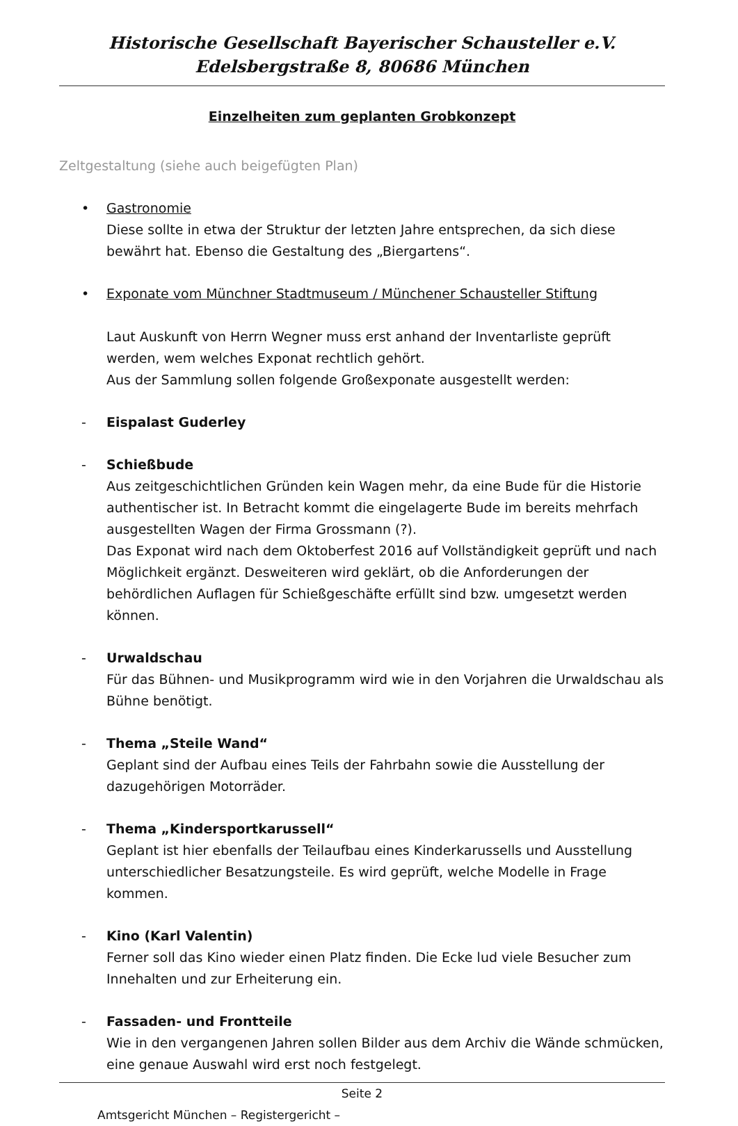Historische Gesellschaft Bayerischer Schausteller e.V.
Edelsbergstraße 8, 80686 München
Einzelheiten zum geplanten Grobkonzept
Zeltgestaltung (siehe auch beigefügten Plan)
• Gastronomie
Diese sollte in etwa der Struktur der letzten Jahre entsprechen, da sich diese bewährt hat. Ebenso die Gestaltung des „Biergartens“.
• Exponate vom Münchner Stadtmuseum / Münchener Schausteller Stiftung
Laut Auskunft von Herrn Wegner muss erst anhand der Inventarliste geprüft werden, wem welches Exponat rechtlich gehört.
Aus der Sammlung sollen folgende Großexponate ausgestellt werden:
- Eispalast Guderley
- Schießbude
Aus zeitgeschichtlichen Gründen kein Wagen mehr, da eine Bude für die Historie authentischer ist. In Betracht kommt die eingelagerte Bude im bereits mehrfach ausgestellten Wagen der Firma Grossmann (?).
Das Exponat wird nach dem Oktoberfest 2016 auf Vollständigkeit geprüft und nach Möglichkeit ergänzt. Desweiteren wird geklärt, ob die Anforderungen der behördlichen Auflagen für Schießgeschäfte erfüllt sind bzw. umgesetzt werden können.
- Urwaldschau
Für das Bühnen- und Musikprogramm wird wie in den Vorjahren die Urwaldschau als Bühne benötigt.
- Thema „Steile Wand“
Geplant sind der Aufbau eines Teils der Fahrbahn sowie die Ausstellung der dazugehörigen Motorräder.
- Thema „Kindersportkarussell“
Geplant ist hier ebenfalls der Teilaufbau eines Kinderkarussells und Ausstellung unterschiedlicher Besatzungsteile. Es wird geprüft, welche Modelle in Frage kommen.
- Kino (Karl Valentin)
Ferner soll das Kino wieder einen Platz finden. Die Ecke lud viele Besucher zum Innehalten und zur Erheiterung ein.
- Fassaden- und Frontteile
Wie in den vergangenen Jahren sollen Bilder aus dem Archiv die Wände schmücken, eine genaue Auswahl wird erst noch festgelegt.
Seite 2
Amtsgericht München – Registergericht –